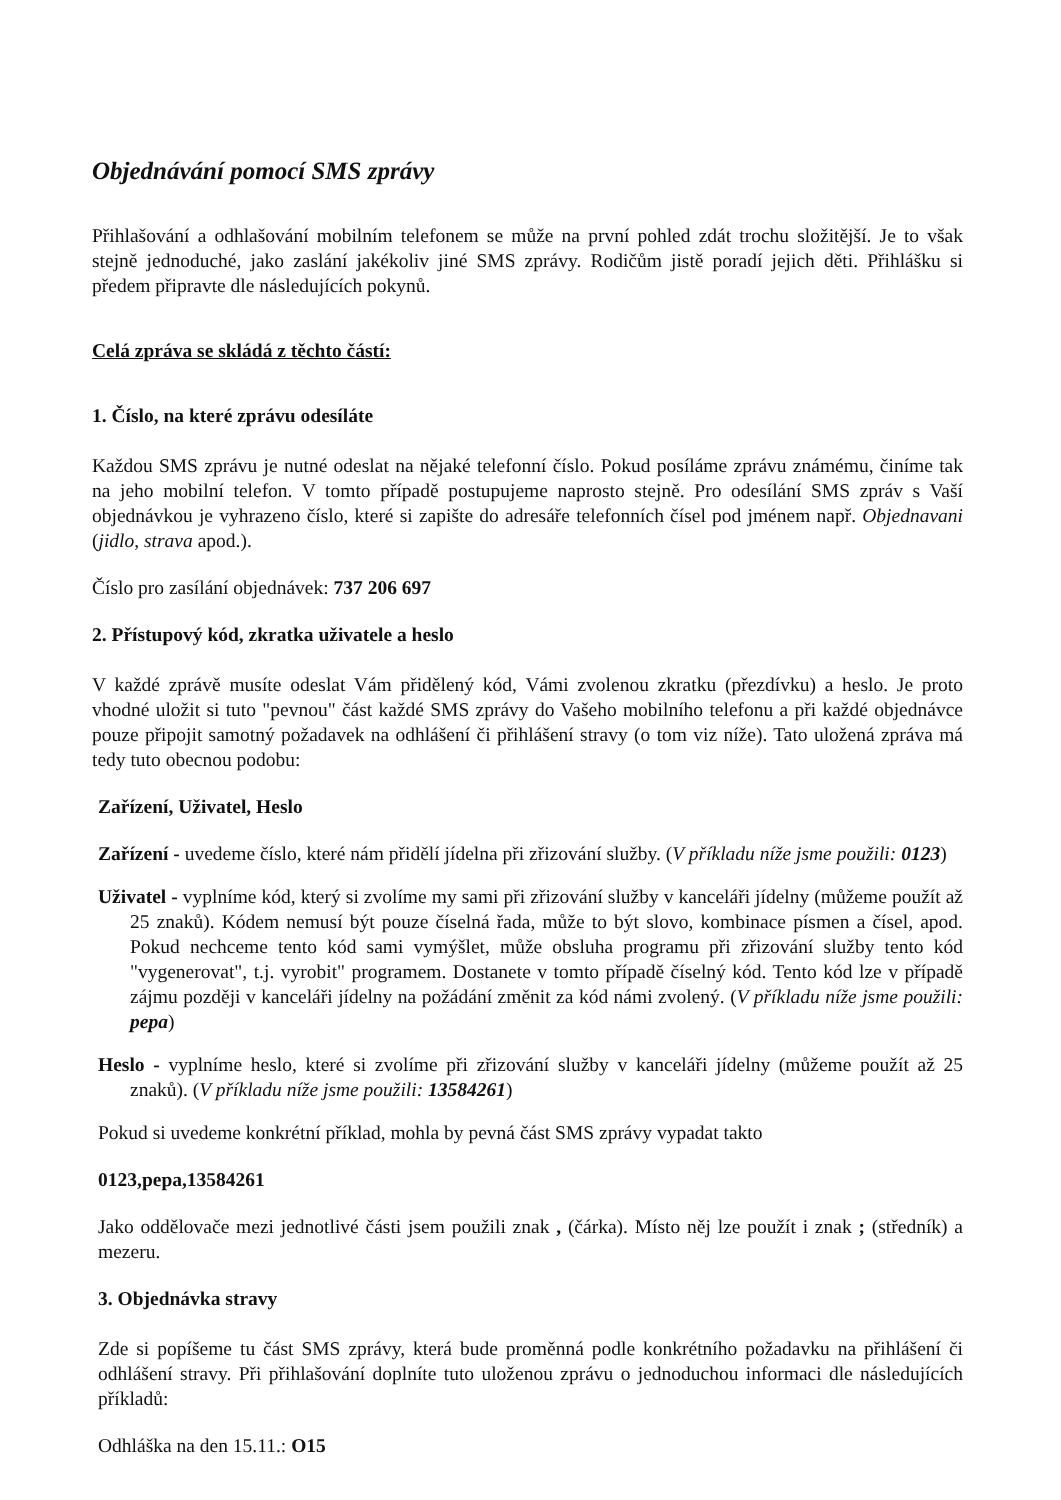Objednávání pomocí SMS zprávy
Přihlašování a odhlašování mobilním telefonem se může na první pohled zdát trochu složitější. Je to však stejně jednoduché, jako zaslání jakékoliv jiné SMS zprávy. Rodičům jistě poradí jejich děti. Přihlášku si předem připravte dle následujících pokynů.
Celá zpráva se skládá z těchto částí:
1. Číslo, na které zprávu odesíláte
Každou SMS zprávu je nutné odeslat na nějaké telefonní číslo. Pokud posíláme zprávu známému, činíme tak na jeho mobilní telefon. V tomto případě postupujeme naprosto stejně. Pro odesílání SMS zpráv s Vaší objednávkou je vyhrazeno číslo, které si zapište do adresáře telefonních čísel pod jménem např. Objednavani (jidlo, strava apod.).
Číslo pro zasílání objednávek: 737 206 697
2. Přístupový kód, zkratka uživatele a heslo
V každé zprávě musíte odeslat Vám přidělený kód, Vámi zvolenou zkratku (přezdívku) a heslo. Je proto vhodné uložit si tuto "pevnou" část každé SMS zprávy do Vašeho mobilního telefonu a při každé objednávce pouze připojit samotný požadavek na odhlášení či přihlášení stravy (o tom viz níže). Tato uložená zpráva má tedy tuto obecnou podobu:
Zařízení, Uživatel, Heslo
Zařízení - uvedeme číslo, které nám přidělí jídelna při zřizování služby. (V příkladu níže jsme použili: 0123)
Uživatel - vyplníme kód, který si zvolíme my sami při zřizování služby v kanceláři jídelny (můžeme použít až 25 znaků). Kódem nemusí být pouze číselná řada, může to být slovo, kombinace písmen a čísel, apod. Pokud nechceme tento kód sami vymýšlet, může obsluha programu při zřizování služby tento kód "vygenerovat", t.j. vyrobit" programem. Dostanete v tomto případě číselný kód. Tento kód lze v případě zájmu později v kanceláři jídelny na požádání změnit za kód námi zvolený. (V příkladu níže jsme použili: pepa)
Heslo - vyplníme heslo, které si zvolíme při zřizování služby v kanceláři jídelny (můžeme použít až 25 znaků). (V příkladu níže jsme použili: 13584261)
Pokud si uvedeme konkrétní příklad, mohla by pevná část SMS zprávy vypadat takto
0123,pepa,13584261
Jako oddělovače mezi jednotlivé části jsem použili znak , (čárka). Místo něj lze použít i znak ; (středník) a mezeru.
3. Objednávka stravy
Zde si popíšeme tu část SMS zprávy, která bude proměnná podle konkrétního požadavku na přihlášení či odhlášení stravy. Při přihlašování doplníte tuto uloženou zprávu o jednoduchou informaci dle následujících příkladů:
Odhláška na den 15.11.: O15